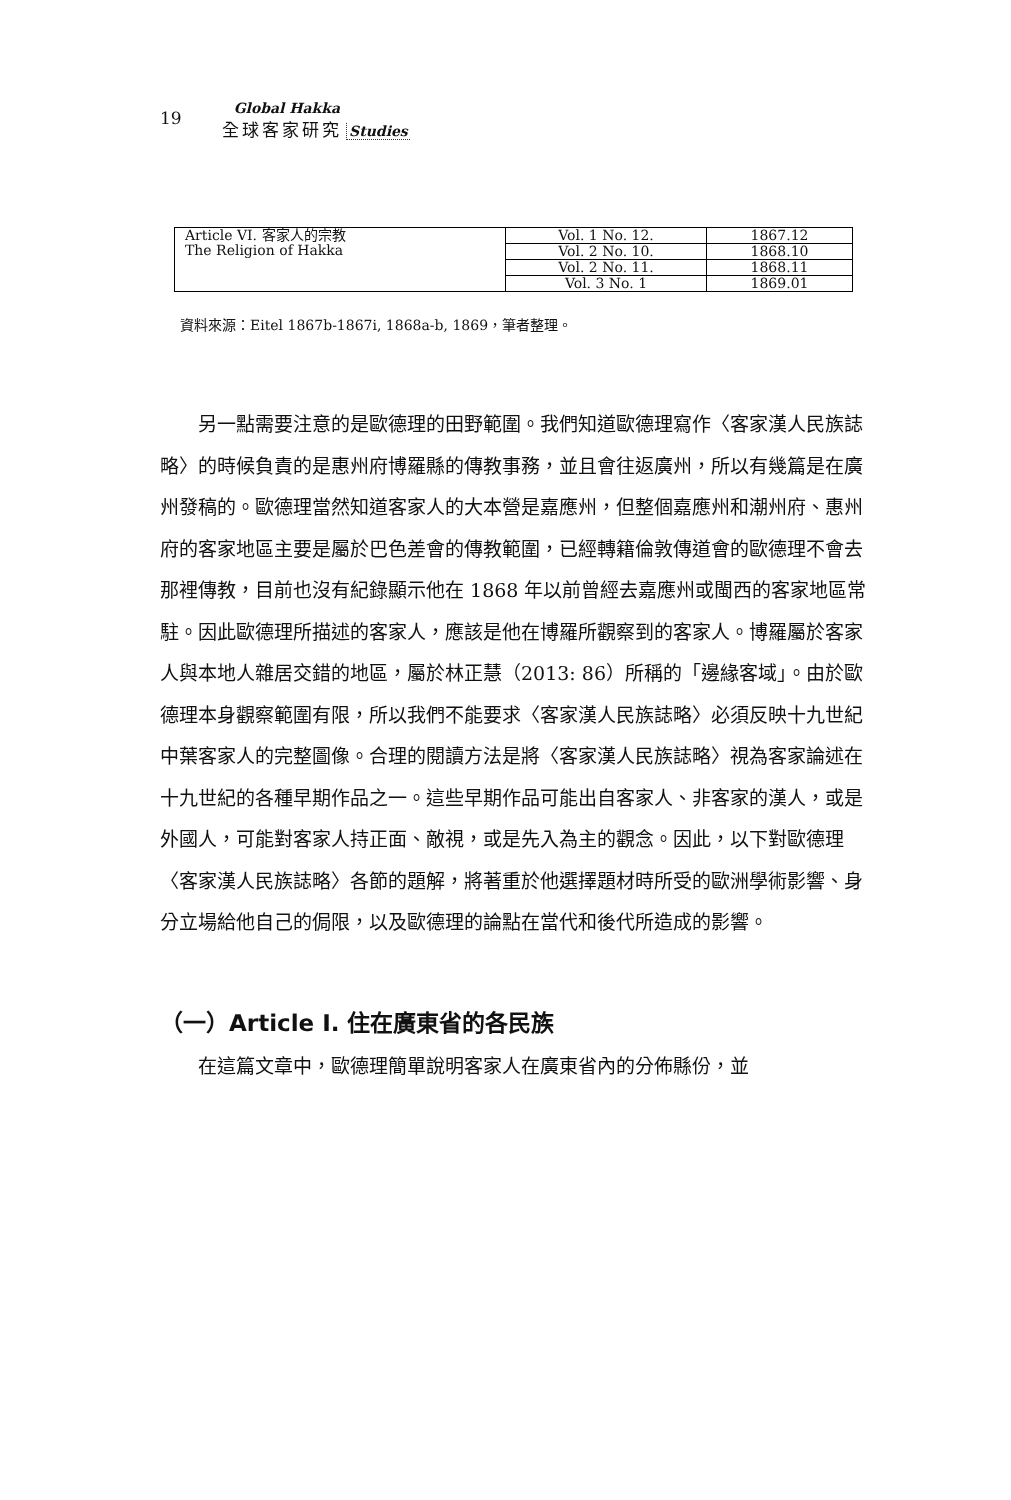19
Global Hakka
全球客家研究 Studies
| Article VI. 客家人的宗教 The Religion of Hakka | Vol. 1 No. 12. | 1867.12 |
| | Vol. 2 No. 10. | 1868.10 |
| | Vol. 2 No. 11. | 1868.11 |
| | Vol. 3 No. 1 | 1869.01 |
資料來源：Eitel 1867b-1867i, 1868a-b, 1869，筆者整理。
另一點需要注意的是歐德理的田野範圍。我們知道歐德理寫作〈客家漢人民族誌略〉的時候負責的是惠州府博羅縣的傳教事務，並且會往返廣州，所以有幾篇是在廣州發稿的。歐德理當然知道客家人的大本營是嘉應州，但整個嘉應州和潮州府、惠州府的客家地區主要是屬於巴色差會的傳教範圍，已經轉籍倫敦傳道會的歐德理不會去那裡傳教，目前也沒有紀錄顯示他在 1868 年以前曾經去嘉應州或閩西的客家地區常駐。因此歐德理所描述的客家人，應該是他在博羅所觀察到的客家人。博羅屬於客家人與本地人雜居交錯的地區，屬於林正慧（2013: 86）所稱的「邊緣客域」。由於歐德理本身觀察範圍有限，所以我們不能要求〈客家漢人民族誌略〉必須反映十九世紀中葉客家人的完整圖像。合理的閱讀方法是將〈客家漢人民族誌略〉視為客家論述在十九世紀的各種早期作品之一。這些早期作品可能出自客家人、非客家的漢人，或是外國人，可能對客家人持正面、敵視，或是先入為主的觀念。因此，以下對歐德理〈客家漢人民族誌略〉各節的題解，將著重於他選擇題材時所受的歐洲學術影響、身分立場給他自己的侷限，以及歐德理的論點在當代和後代所造成的影響。
（一）Article I. 住在廣東省的各民族
在這篇文章中，歐德理簡單說明客家人在廣東省內的分佈縣份，並